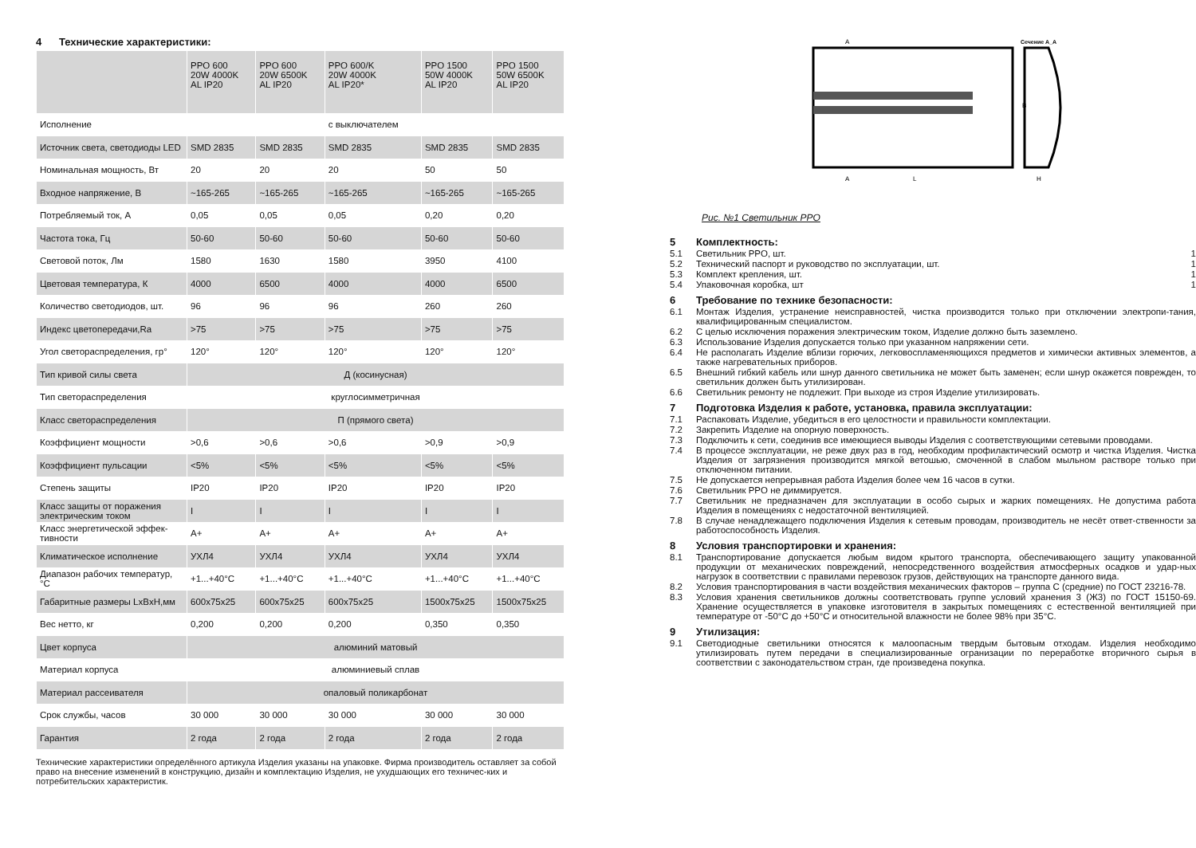4 Технические характеристики:
| | PPO 600 20W 4000K AL IP20 | PPO 600 20W 6500K AL IP20 | PPO 600/K 20W 4000K AL IP20* | PPO 1500 50W 4000K AL IP20 | PPO 1500 50W 6500K AL IP20 |
| --- | --- | --- | --- | --- | --- |
| Исполнение | | | с выключателем | | |
| Источник света, светодиоды LED | SMD 2835 | SMD 2835 | SMD 2835 | SMD 2835 | SMD 2835 |
| Номинальная мощность, Вт | 20 | 20 | 20 | 50 | 50 |
| Входное напряжение, В | ~165-265 | ~165-265 | ~165-265 | ~165-265 | ~165-265 |
| Потребляемый ток, А | 0,05 | 0,05 | 0,05 | 0,20 | 0,20 |
| Частота тока, Гц | 50-60 | 50-60 | 50-60 | 50-60 | 50-60 |
| Световой поток, Лм | 1580 | 1630 | 1580 | 3950 | 4100 |
| Цветовая температура, К | 4000 | 6500 | 4000 | 4000 | 6500 |
| Количество светодиодов, шт. | 96 | 96 | 96 | 260 | 260 |
| Индекс цветопередачи,Ra | >75 | >75 | >75 | >75 | >75 |
| Угол светораспределения, гр° | 120° | 120° | 120° | 120° | 120° |
| Тип кривой силы света | Д (косинусная) | | | | |
| Тип светораспределения | круглосимметричная | | | | |
| Класс светораспределения | П (прямого света) | | | | |
| Коэффициент мощности | >0,6 | >0,6 | >0,6 | >0,9 | >0,9 |
| Коэффициент пульсации | <5% | <5% | <5% | <5% | <5% |
| Степень защиты | IP20 | IP20 | IP20 | IP20 | IP20 |
| Класс защиты от поражения электрическим током | I | I | I | I | I |
| Класс энергетической эффек-тивности | A+ | A+ | A+ | A+ | A+ |
| Климатическое исполнение | УХЛ4 | УХЛ4 | УХЛ4 | УХЛ4 | УХЛ4 |
| Диапазон рабочих температур, °С | +1...+40°С | +1...+40°С | +1...+40°С | +1...+40°С | +1...+40°С |
| Габаритные размеры LxBxH,мм | 600x75x25 | 600x75x25 | 600x75x25 | 1500x75x25 | 1500x75x25 |
| Вес нетто, кг | 0,200 | 0,200 | 0,200 | 0,350 | 0,350 |
| Цвет корпуса | алюминий матовый | | | | |
| Материал корпуса | алюминиевый сплав | | | | |
| Материал рассеивателя | опаловый поликарбонат | | | | |
| Срок службы, часов | 30 000 | 30 000 | 30 000 | 30 000 | 30 000 |
| Гарантия | 2 года | 2 года | 2 года | 2 года | 2 года |
Технические характеристики определённого артикула Изделия указаны на упаковке. Фирма производитель оставляет за собой право на внесение изменений в конструкцию, дизайн и комплектацию Изделия, не ухудшающих его техничес-ких и потребительских характеристик.
A
A
L
Сечение A_A
B
H
Рис. №1 Светильник PPO
5 Комплектность:
5.1 Светильник PPO, шт. 1
5.2 Технический паспорт и руководство по эксплуатации, шт. 1
5.3 Комплект крепления, шт. 1
5.4 Упаковочная коробка, шт 1
6 Требование по технике безопасности:
6.1 Монтаж Изделия, устранение неисправностей, чистка производится только при отключении электропи-тания, квалифицированным специалистом.
6.2 С целью исключения поражения электрическим током, Изделие должно быть заземлено.
6.3 Использование Изделия допускается только при указанном напряжении сети.
6.4 Не располагать Изделие вблизи горючих, легковоспламеняющихся предметов и химически активных элементов, а также нагревательных приборов.
6.5 Внешний гибкий кабель или шнур данного светильника не может быть заменен; если шнур окажется поврежден, то светильник должен быть утилизирован.
6.6 Светильник ремонту не подлежит. При выходе из строя Изделие утилизировать.
7 Подготовка Изделия к работе, установка, правила эксплуатации:
7.1 Распаковать Изделие, убедиться в его целостности и правильности комплектации.
7.2 Закрепить Изделие на опорную поверхность.
7.3 Подключить к сети, соединив все имеющиеся выводы Изделия с соответствующими сетевыми проводами.
7.4 В процессе эксплуатации, не реже двух раз в год, необходим профилактический осмотр и чистка Изделия. Чистка Изделия от загрязнения производится мягкой ветошью, смоченной в слабом мыльном растворе только при отключенном питании.
7.5 Не допускается непрерывная работа Изделия более чем 16 часов в сутки.
7.6 Светильник PPO не диммируется.
7.7 Светильник не предназначен для эксплуатации в особо сырых и жарких помещениях. Не допустима работа Изделия в помещениях с недостаточной вентиляцией.
7.8 В случае ненадлежащего подключения Изделия к сетевым проводам, производитель не несёт ответ-ственности за работоспособность Изделия.
8 Условия транспортировки и хранения:
8.1 Транспортирование допускается любым видом крытого транспорта, обеспечивающего защиту упакованной продукции от механических повреждений, непосредственного воздействия атмосферных осадков и удар-ных нагрузок в соответствии с правилами перевозок грузов, действующих на транспорте данного вида.
8.2 Условия транспортирования в части воздействия механических факторов – группа С (средние) по ГОСТ 23216-78.
8.3 Условия хранения светильников должны соответствовать группе условий хранения 3 (Ж3) по ГОСТ 15150-69. Хранение осуществляется в упаковке изготовителя в закрытых помещениях с естественной вентиляцией при температуре от -50°С до +50°С и относительной влажности не более 98% при 35°С.
9 Утилизация:
9.1 Светодиодные светильники относятся к малоопасным твердым бытовым отходам. Изделия необходимо утилизировать путем передачи в специализированные огранизации по переработке вторичного сырья в соответствии с законодательством стран, где произведена покупка.